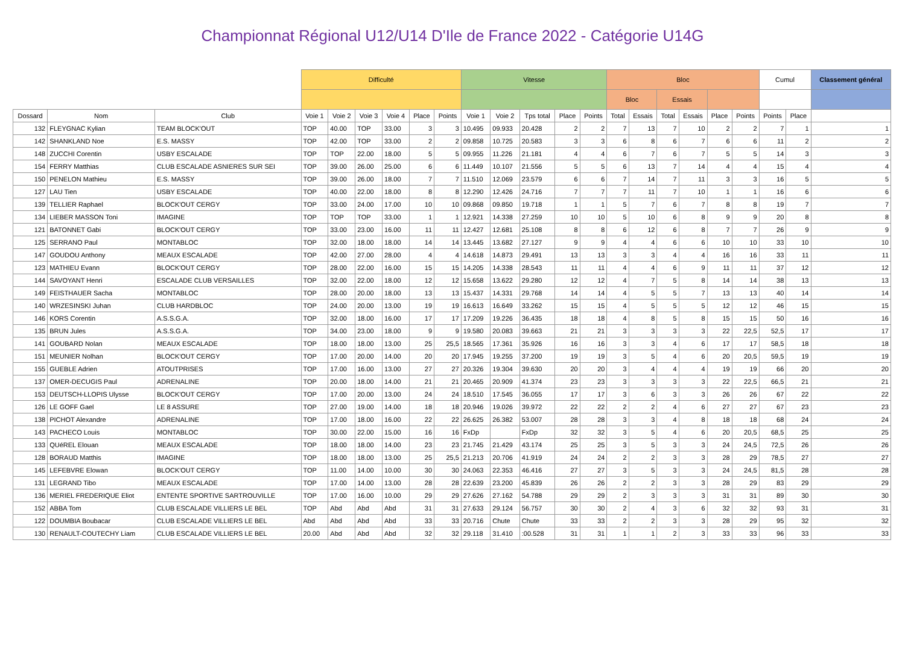Championnat Régional U12/U14 D'Ile de France 2022 - Catégorie U14G
| | | | Difficulté | | | | | | Vitesse | | | | | Bloc | | | | | | Cumul | | Classement général |
| --- | --- | --- | --- | --- | --- | --- | --- | --- | --- | --- | --- | --- | --- | --- | --- | --- | --- | --- | --- | --- | --- | --- |
| | | | | | | | | | | | | | | Bloc | | Essais | | | | | | |
| Dossard | Nom | Club | Voie 1 | Voie 2 | Voie 3 | Voie 4 | Place | Points | Voie 1 | Voie 2 | Tps total | Place | Points | Total | Essais | Total | Essais | Place | Points | Points | Place | |
| 132 | FLEYGNAC Kylian | TEAM BLOCK'OUT | TOP | 40.00 | TOP | 33.00 | 3 | 3 | 10.495 | 09.933 | 20.428 | 2 | 2 | 7 | 13 | 7 | 10 | 2 | 2 | 7 | 1 | 1 |
| 142 | SHANKLAND Noe | E.S. MASSY | TOP | 42.00 | TOP | 33.00 | 2 | 2 | 09.858 | 10.725 | 20.583 | 3 | 3 | 6 | 8 | 6 | 7 | 6 | 6 | 11 | 2 | 2 |
| 148 | ZUCCHI Corentin | USBY ESCALADE | TOP | TOP | 22.00 | 18.00 | 5 | 5 | 09.955 | 11.226 | 21.181 | 4 | 4 | 6 | 7 | 6 | 7 | 5 | 5 | 14 | 3 | 3 |
| 154 | FERRY Matthias | CLUB ESCALADE ASNIERES SUR SEI | TOP | 39.00 | 26.00 | 25.00 | 6 | 6 | 11.449 | 10.107 | 21.556 | 5 | 5 | 6 | 13 | 7 | 14 | 4 | 4 | 15 | 4 | 4 |
| 150 | PENELON Mathieu | E.S. MASSY | TOP | 39.00 | 26.00 | 18.00 | 7 | 7 | 11.510 | 12.069 | 23.579 | 6 | 6 | 7 | 14 | 7 | 11 | 3 | 3 | 16 | 5 | 5 |
| 127 | LAU Tien | USBY ESCALADE | TOP | 40.00 | 22.00 | 18.00 | 8 | 8 | 12.290 | 12.426 | 24.716 | 7 | 7 | 7 | 11 | 7 | 10 | 1 | 1 | 16 | 6 | 6 |
| 139 | TELLIER Raphael | BLOCK'OUT CERGY | TOP | 33.00 | 24.00 | 17.00 | 10 | 10 | 09.868 | 09.850 | 19.718 | 1 | 1 | 5 | 7 | 6 | 7 | 8 | 8 | 19 | 7 | 7 |
| 134 | LIEBER MASSON Toni | IMAGINE | TOP | TOP | TOP | 33.00 | 1 | 1 | 12.921 | 14.338 | 27.259 | 10 | 10 | 5 | 10 | 6 | 8 | 9 | 9 | 20 | 8 | 8 |
| 121 | BATONNET Gabi | BLOCK'OUT CERGY | TOP | 33.00 | 23.00 | 16.00 | 11 | 11 | 12.427 | 12.681 | 25.108 | 8 | 8 | 6 | 12 | 6 | 8 | 7 | 7 | 26 | 9 | 9 |
| 125 | SERRANO Paul | MONTABLOC | TOP | 32.00 | 18.00 | 18.00 | 14 | 14 | 13.445 | 13.682 | 27.127 | 9 | 9 | 4 | 4 | 6 | 6 | 10 | 10 | 33 | 10 | 10 |
| 147 | GOUDOU Anthony | MEAUX ESCALADE | TOP | 42.00 | 27.00 | 28.00 | 4 | 4 | 14.618 | 14.873 | 29.491 | 13 | 13 | 3 | 3 | 4 | 4 | 16 | 16 | 33 | 11 | 11 |
| 123 | MATHIEU Evann | BLOCK'OUT CERGY | TOP | 28.00 | 22.00 | 16.00 | 15 | 15 | 14.205 | 14.338 | 28.543 | 11 | 11 | 4 | 4 | 6 | 9 | 11 | 11 | 37 | 12 | 12 |
| 144 | SAVOYANT Henri | ESCALADE CLUB VERSAILLES | TOP | 32.00 | 22.00 | 18.00 | 12 | 12 | 15.658 | 13.622 | 29.280 | 12 | 12 | 4 | 7 | 5 | 8 | 14 | 14 | 38 | 13 | 13 |
| 149 | FEISTHAUER Sacha | MONTABLOC | TOP | 28.00 | 20.00 | 18.00 | 13 | 13 | 15.437 | 14.331 | 29.768 | 14 | 14 | 4 | 5 | 5 | 7 | 13 | 13 | 40 | 14 | 14 |
| 140 | WRZESINSKI Juhan | CLUB HARDBLOC | TOP | 24.00 | 20.00 | 13.00 | 19 | 19 | 16.613 | 16.649 | 33.262 | 15 | 15 | 4 | 5 | 5 | 5 | 12 | 12 | 46 | 15 | 15 |
| 146 | KORS Corentin | A.S.S.G.A. | TOP | 32.00 | 18.00 | 16.00 | 17 | 17 | 17.209 | 19.226 | 36.435 | 18 | 18 | 4 | 8 | 5 | 8 | 15 | 15 | 50 | 16 | 16 |
| 135 | BRUN Jules | A.S.S.G.A. | TOP | 34.00 | 23.00 | 18.00 | 9 | 9 | 19.580 | 20.083 | 39.663 | 21 | 21 | 3 | 3 | 3 | 3 | 22 | 22,5 | 52,5 | 17 | 17 |
| 141 | GOUBARD Nolan | MEAUX ESCALADE | TOP | 18.00 | 18.00 | 13.00 | 25 | 25,5 | 18.565 | 17.361 | 35.926 | 16 | 16 | 3 | 3 | 4 | 6 | 17 | 17 | 58,5 | 18 | 18 |
| 151 | MEUNIER Nolhan | BLOCK'OUT CERGY | TOP | 17.00 | 20.00 | 14.00 | 20 | 20 | 17.945 | 19.255 | 37.200 | 19 | 19 | 3 | 5 | 4 | 6 | 20 | 20,5 | 59,5 | 19 | 19 |
| 155 | GUEBLE Adrien | ATOUTPRISES | TOP | 17.00 | 16.00 | 13.00 | 27 | 27 | 20.326 | 19.304 | 39.630 | 20 | 20 | 3 | 4 | 4 | 4 | 19 | 19 | 66 | 20 | 20 |
| 137 | OMER-DECUGIS Paul | ADRENALINE | TOP | 20.00 | 18.00 | 14.00 | 21 | 21 | 20.465 | 20.909 | 41.374 | 23 | 23 | 3 | 3 | 3 | 3 | 22 | 22,5 | 66,5 | 21 | 21 |
| 153 | DEUTSCH-LLOPIS Ulysse | BLOCK'OUT CERGY | TOP | 17.00 | 20.00 | 13.00 | 24 | 24 | 18.510 | 17.545 | 36.055 | 17 | 17 | 3 | 6 | 3 | 3 | 26 | 26 | 67 | 22 | 22 |
| 126 | LE GOFF Gael | LE 8 ASSURE | TOP | 27.00 | 19.00 | 14.00 | 18 | 18 | 20.946 | 19.026 | 39.972 | 22 | 22 | 2 | 2 | 4 | 6 | 27 | 27 | 67 | 23 | 23 |
| 138 | PICHOT Alexandre | ADRENALINE | TOP | 17.00 | 18.00 | 16.00 | 22 | 22 | 26.625 | 26.382 | 53.007 | 28 | 28 | 3 | 3 | 4 | 8 | 18 | 18 | 68 | 24 | 24 |
| 143 | PACHECO Louis | MONTABLOC | TOP | 30.00 | 22.00 | 15.00 | 16 | 16 | FxDp | | FxDp | 32 | 32 | 3 | 5 | 4 | 6 | 20 | 20,5 | 68,5 | 25 | 25 |
| 133 | QUéREL Elouan | MEAUX ESCALADE | TOP | 18.00 | 18.00 | 14.00 | 23 | 23 | 21.745 | 21.429 | 43.174 | 25 | 25 | 3 | 5 | 3 | 3 | 24 | 24,5 | 72,5 | 26 | 26 |
| 128 | BORAUD Matthis | IMAGINE | TOP | 18.00 | 18.00 | 13.00 | 25 | 25,5 | 21.213 | 20.706 | 41.919 | 24 | 24 | 2 | 2 | 3 | 3 | 28 | 29 | 78,5 | 27 | 27 |
| 145 | LEFEBVRE Elowan | BLOCK'OUT CERGY | TOP | 11.00 | 14.00 | 10.00 | 30 | 30 | 24.063 | 22.353 | 46.416 | 27 | 27 | 3 | 5 | 3 | 3 | 24 | 24,5 | 81,5 | 28 | 28 |
| 131 | LEGRAND Tibo | MEAUX ESCALADE | TOP | 17.00 | 14.00 | 13.00 | 28 | 28 | 22.639 | 23.200 | 45.839 | 26 | 26 | 2 | 2 | 3 | 3 | 28 | 29 | 83 | 29 | 29 |
| 136 | MERIEL FREDERIQUE Eliot | ENTENTE SPORTIVE SARTROUVILLE | TOP | 17.00 | 16.00 | 10.00 | 29 | 29 | 27.626 | 27.162 | 54.788 | 29 | 29 | 2 | 3 | 3 | 3 | 31 | 31 | 89 | 30 | 30 |
| 152 | ABBA Tom | CLUB ESCALADE VILLIERS LE BEL | TOP | Abd | Abd | Abd | 31 | 31 | 27.633 | 29.124 | 56.757 | 30 | 30 | 2 | 4 | 3 | 6 | 32 | 32 | 93 | 31 | 31 |
| 122 | DOUMBIA Boubacar | CLUB ESCALADE VILLIERS LE BEL | Abd | Abd | Abd | Abd | 33 | 33 | 20.716 | Chute | Chute | 33 | 33 | 2 | 2 | 3 | 3 | 28 | 29 | 95 | 32 | 32 |
| 130 | RENAULT-COUTECHY Liam | CLUB ESCALADE VILLIERS LE BEL | 20.00 | Abd | Abd | Abd | 32 | 32 | 29.118 | 31.410 | :00.528 | 31 | 31 | 1 | 1 | 2 | 3 | 33 | 33 | 96 | 33 | 33 |